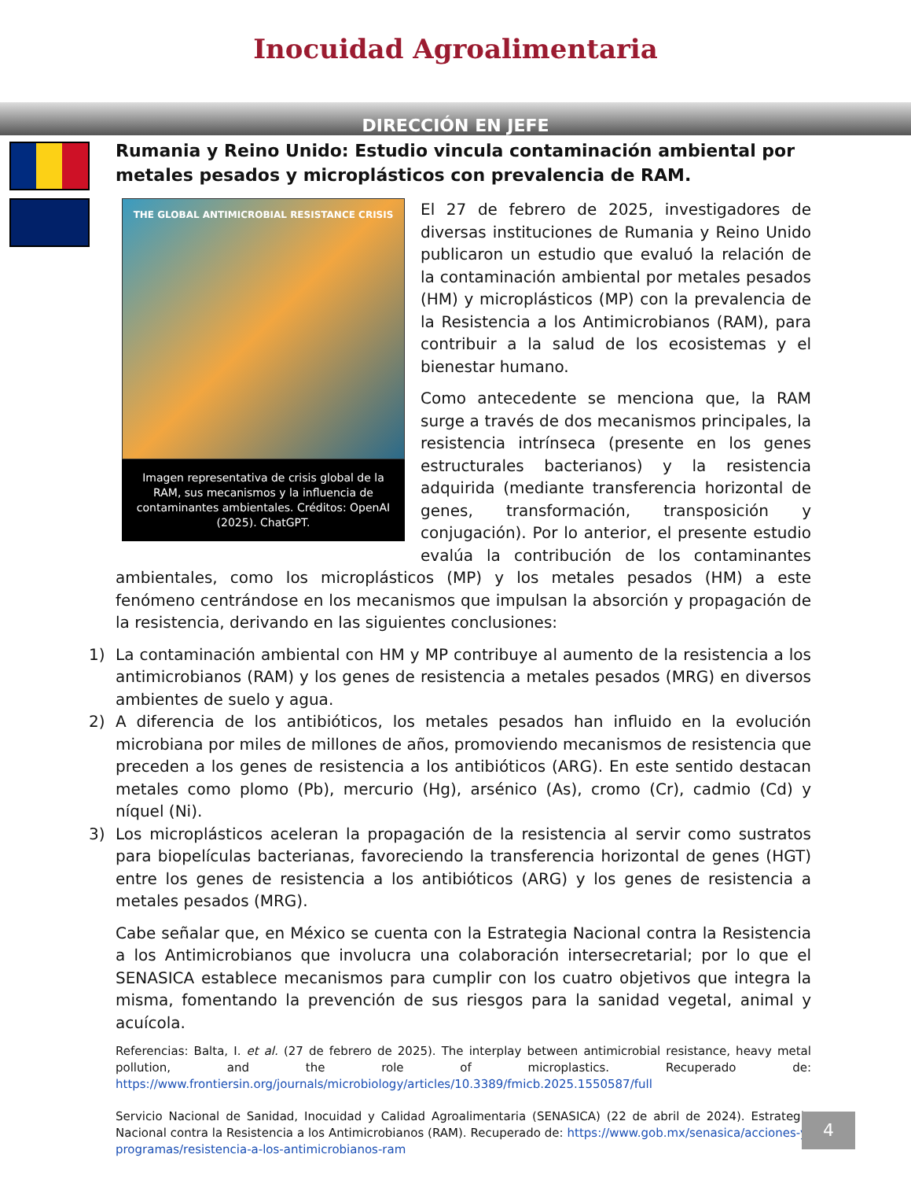Inocuidad Agroalimentaria
DIRECCIÓN EN JEFE
Rumania y Reino Unido: Estudio vincula contaminación ambiental por metales pesados y microplásticos con prevalencia de RAM.
THE GLOBAL ANTIMICROBIAL RESISTANCE CRISIS
Imagen representativa de crisis global de la RAM, sus mecanismos y la influencia de contaminantes ambientales. Créditos: OpenAI (2025). ChatGPT.
El 27 de febrero de 2025, investigadores de diversas instituciones de Rumania y Reino Unido publicaron un estudio que evaluó la relación de la contaminación ambiental por metales pesados (HM) y microplásticos (MP) con la prevalencia de la Resistencia a los Antimicrobianos (RAM), para contribuir a la salud de los ecosistemas y el bienestar humano.
Como antecedente se menciona que, la RAM surge a través de dos mecanismos principales, la resistencia intrínseca (presente en los genes estructurales bacterianos) y la resistencia adquirida (mediante transferencia horizontal de genes, transformación, transposición y conjugación). Por lo anterior, el presente estudio evalúa la contribución de los contaminantes ambientales, como los microplásticos (MP) y los metales pesados (HM) a este fenómeno centrándose en los mecanismos que impulsan la absorción y propagación de la resistencia, derivando en las siguientes conclusiones:
1) La contaminación ambiental con HM y MP contribuye al aumento de la resistencia a los antimicrobianos (RAM) y los genes de resistencia a metales pesados (MRG) en diversos ambientes de suelo y agua.
2) A diferencia de los antibióticos, los metales pesados han influido en la evolución microbiana por miles de millones de años, promoviendo mecanismos de resistencia que preceden a los genes de resistencia a los antibióticos (ARG). En este sentido destacan metales como plomo (Pb), mercurio (Hg), arsénico (As), cromo (Cr), cadmio (Cd) y níquel (Ni).
3) Los microplásticos aceleran la propagación de la resistencia al servir como sustratos para biopelículas bacterianas, favoreciendo la transferencia horizontal de genes (HGT) entre los genes de resistencia a los antibióticos (ARG) y los genes de resistencia a metales pesados (MRG).
Cabe señalar que, en México se cuenta con la Estrategia Nacional contra la Resistencia a los Antimicrobianos que involucra una colaboración intersecretarial; por lo que el SENASICA establece mecanismos para cumplir con los cuatro objetivos que integra la misma, fomentando la prevención de sus riesgos para la sanidad vegetal, animal y acuícola.
Referencias: Balta, I. et al. (27 de febrero de 2025). The interplay between antimicrobial resistance, heavy metal pollution, and the role of microplastics. Recuperado de: https://www.frontiersin.org/journals/microbiology/articles/10.3389/fmicb.2025.1550587/full
Servicio Nacional de Sanidad, Inocuidad y Calidad Agroalimentaria (SENASICA) (22 de abril de 2024). Estrategia Nacional contra la Resistencia a los Antimicrobianos (RAM). Recuperado de: https://www.gob.mx/senasica/acciones-y-programas/resistencia-a-los-antimicrobianos-ram
4